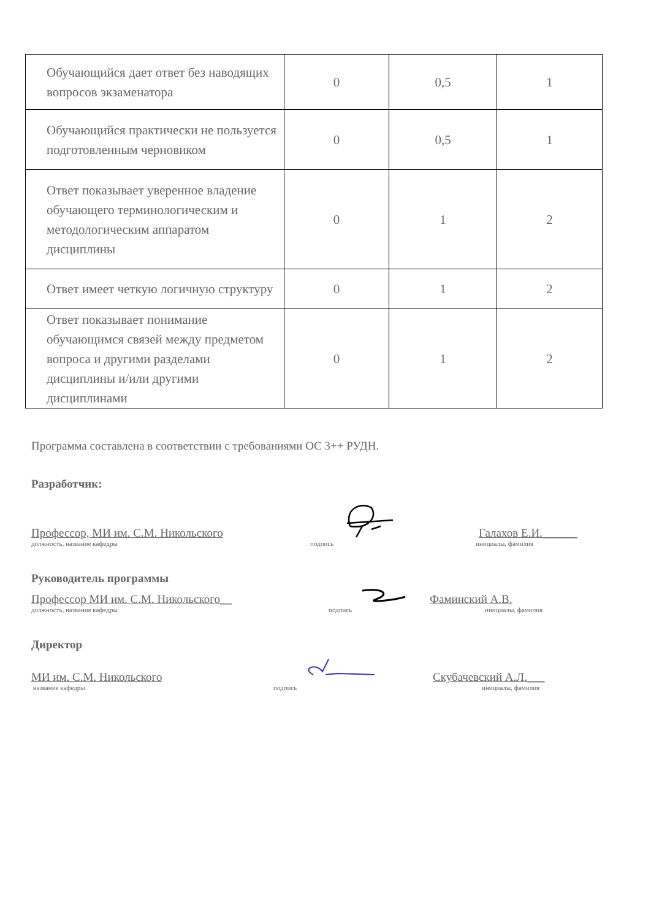| Обучающийся дает ответ без наводящих вопросов экзаменатора | 0 | 0,5 | 1 |
| Обучающийся практически не пользуется подготовленным черновиком | 0 | 0,5 | 1 |
| Ответ показывает уверенное владение обучающего терминологическим и методологическим аппаратом дисциплины | 0 | 1 | 2 |
| Ответ имеет четкую логичную структуру | 0 | 1 | 2 |
| Ответ показывает понимание обучающимся связей между предметом вопроса и другими разделами дисциплины и/или другими дисциплинами | 0 | 1 | 2 |
Программа составлена в соответствии с требованиями ОС 3++ РУДН.
Разработчик:
Профессор, МИ им. С.М. Никольского Галахов Е.И.______
должность, название кафедры подпись инициалы, фамилия
Руководитель программы
Профессор МИ им. С.М. Никольского__ Фаминский А.В.
должность, название кафедры подпись инициалы, фамилия
Директор
МИ им. С.М. Никольского Скубачевский А.Л.___
название кафедры подпись инициалы, фамилия